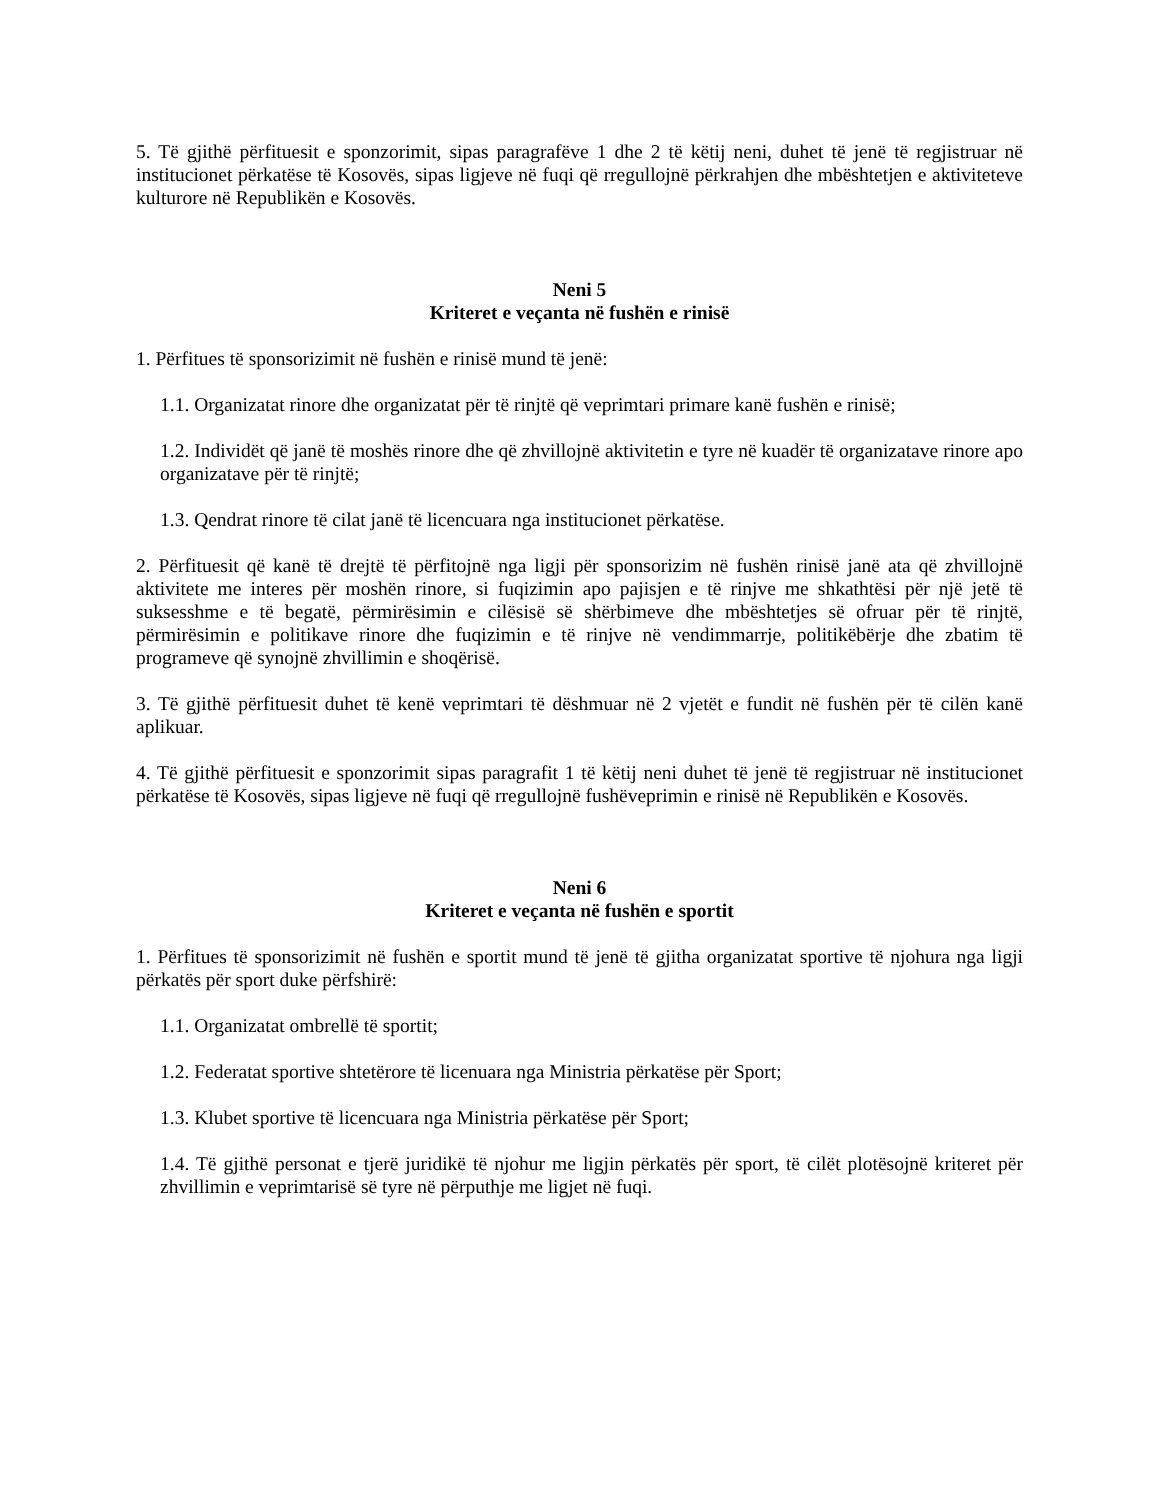5. Të gjithë përfituesit e sponzorimit, sipas paragrafëve 1 dhe 2 të këtij neni, duhet të jenë të regjistruar në institucionet përkatëse të Kosovës, sipas ligjeve në fuqi që rregullojnë përkrahjen dhe mbështetjen e aktiviteteve kulturore në Republikën e Kosovës.
Neni 5
Kriteret e veçanta në fushën e rinisë
1. Përfitues të sponsorizimit në fushën e rinisë mund të jenë:
1.1. Organizatat rinore dhe organizatat për të rinjtë që veprimtari primare kanë fushën e rinisë;
1.2. Individët që janë të moshës rinore dhe që zhvillojnë aktivitetin e tyre në kuadër të organizatave rinore apo organizatave për të rinjtë;
1.3. Qendrat rinore të cilat janë të licencuara nga institucionet përkatëse.
2. Përfituesit që kanë të drejtë të përfitojnë nga ligji për sponsorizim në fushën rinisë janë ata që zhvillojnë aktivitete me interes për moshën rinore, si fuqizimin apo pajisjen e të rinjve me shkathtësi për një jetë të suksesshme e të begatë, përmirësimin e cilësisë së shërbimeve dhe mbështetjes së ofruar për të rinjtë, përmirësimin e politikave rinore dhe fuqizimin e të rinjve në vendimmarrje, politikëbërje dhe zbatim të programeve që synojnë zhvillimin e shoqërisë.
3. Të gjithë përfituesit duhet të kenë veprimtari të dëshmuar në 2 vjetët e fundit në fushën për të cilën kanë aplikuar.
4. Të gjithë përfituesit e sponzorimit sipas paragrafit 1 të këtij neni duhet të jenë të regjistruar në institucionet përkatëse të Kosovës, sipas ligjeve në fuqi që rregullojnë fushëveprimin e rinisë në Republikën e Kosovës.
Neni 6
Kriteret e veçanta në fushën e sportit
1. Përfitues të sponsorizimit në fushën e sportit mund të jenë të gjitha organizatat sportive të njohura nga ligji përkatës për sport duke përfshirë:
1.1. Organizatat ombrellë të sportit;
1.2. Federatat sportive shtetërore të licenuara nga Ministria përkatëse për Sport;
1.3. Klubet sportive të licencuara nga Ministria përkatëse për Sport;
1.4. Të gjithë personat e tjerë juridikë të njohur me ligjin përkatës për sport, të cilët plotësojnë kriteret për zhvillimin e veprimtarisë së tyre në përputhje me ligjet në fuqi.